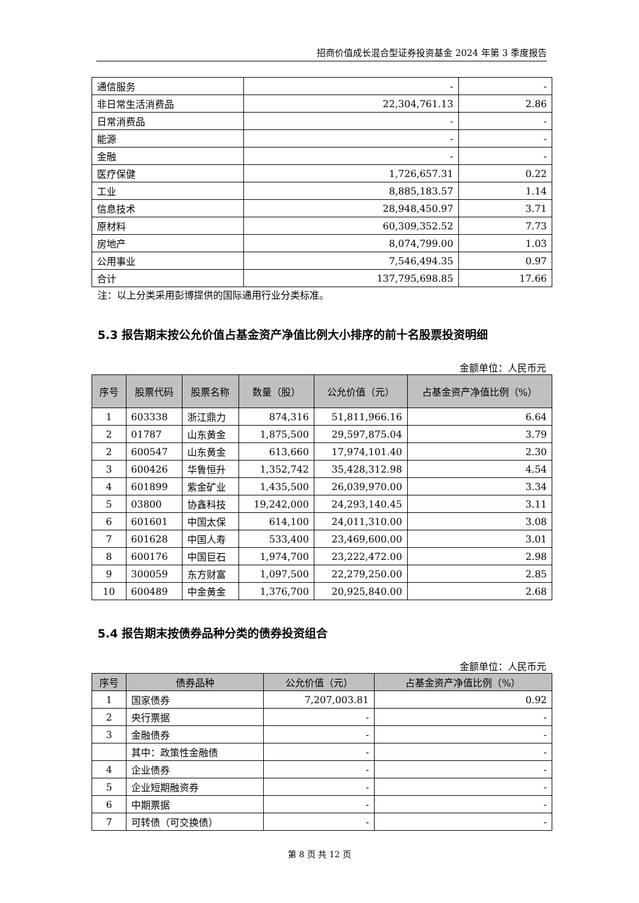招商价值成长混合型证券投资基金 2024 年第 3 季度报告
| 通信服务 | - | - |
| 非日常生活消费品 | 22,304,761.13 | 2.86 |
| 日常消费品 | - | - |
| 能源 | - | - |
| 金融 | - | - |
| 医疗保健 | 1,726,657.31 | 0.22 |
| 工业 | 8,885,183.57 | 1.14 |
| 信息技术 | 28,948,450.97 | 3.71 |
| 原材料 | 60,309,352.52 | 7.73 |
| 房地产 | 8,074,799.00 | 1.03 |
| 公用事业 | 7,546,494.35 | 0.97 |
| 合计 | 137,795,698.85 | 17.66 |
注：以上分类采用彭博提供的国际通用行业分类标准。
5.3 报告期末按公允价值占基金资产净值比例大小排序的前十名股票投资明细
金额单位：人民币元
| 序号 | 股票代码 | 股票名称 | 数量（股） | 公允价值（元） | 占基金资产净值比例（%） |
| --- | --- | --- | --- | --- | --- |
| 1 | 603338 | 浙江鼎力 | 874,316 | 51,811,966.16 | 6.64 |
| 2 | 01787 | 山东黄金 | 1,875,500 | 29,597,875.04 | 3.79 |
| 2 | 600547 | 山东黄金 | 613,660 | 17,974,101.40 | 2.30 |
| 3 | 600426 | 华鲁恒升 | 1,352,742 | 35,428,312.98 | 4.54 |
| 4 | 601899 | 紫金矿业 | 1,435,500 | 26,039,970.00 | 3.34 |
| 5 | 03800 | 协鑫科技 | 19,242,000 | 24,293,140.45 | 3.11 |
| 6 | 601601 | 中国太保 | 614,100 | 24,011,310.00 | 3.08 |
| 7 | 601628 | 中国人寿 | 533,400 | 23,469,600.00 | 3.01 |
| 8 | 600176 | 中国巨石 | 1,974,700 | 23,222,472.00 | 2.98 |
| 9 | 300059 | 东方财富 | 1,097,500 | 22,279,250.00 | 2.85 |
| 10 | 600489 | 中金黄金 | 1,376,700 | 20,925,840.00 | 2.68 |
5.4 报告期末按债券品种分类的债券投资组合
金额单位：人民币元
| 序号 | 债券品种 | 公允价值（元） | 占基金资产净值比例（%） |
| --- | --- | --- | --- |
| 1 | 国家债券 | 7,207,003.81 | 0.92 |
| 2 | 央行票据 | - | - |
| 3 | 金融债券 | - | - |
| | 其中：政策性金融债 | - | - |
| 4 | 企业债券 | - | - |
| 5 | 企业短期融资券 | - | - |
| 6 | 中期票据 | - | - |
| 7 | 可转债（可交换债） | - | - |
第 8 页 共 12 页